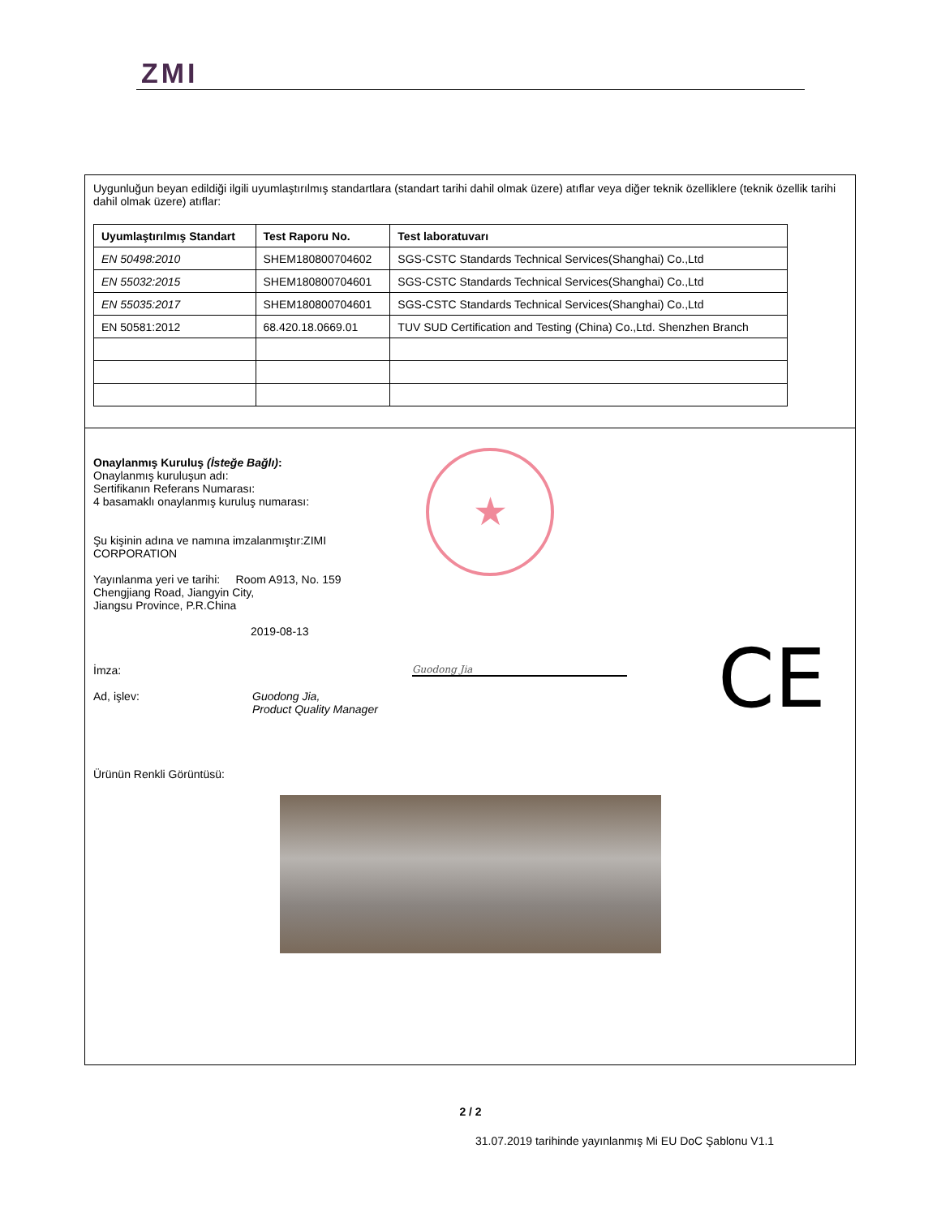ZMI
Uygunluğun beyan edildiği ilgili uyumlaştırılmış standartlara (standart tarihi dahil olmak üzere) atıflar veya diğer teknik özelliklere (teknik özellik tarihi dahil olmak üzere) atıflar:
| Uyumlaştırılmış Standart | Test Raporu No. | Test laboratuvarı |
| --- | --- | --- |
| EN 50498:2010 | SHEM180800704602 | SGS-CSTC Standards Technical Services(Shanghai) Co.,Ltd |
| EN 55032:2015 | SHEM180800704601 | SGS-CSTC Standards Technical Services(Shanghai) Co.,Ltd |
| EN 55035:2017 | SHEM180800704601 | SGS-CSTC Standards Technical Services(Shanghai) Co.,Ltd |
| EN 50581:2012 | 68.420.18.0669.01 | TUV SUD Certification and Testing (China) Co.,Ltd. Shenzhen Branch |
★
CE
Onaylanmış Kuruluş (İsteğe Bağlı):
Onaylanmış kuruluşun adı:
Sertifikanın Referans Numarası:
4 basamaklı onaylanmış kuruluş numarası:
Şu kişinin adına ve namına imzalanmıştır:ZIMI
CORPORATION
Yayınlanma yeri ve tarihi: Room A913, No. 159
Chengjiang Road, Jiangyin City,
Jiangsu Province, P.R.China
2019-08-13
İmza: Guodong Jia
Ad, işlev: Guodong Jia,
Product Quality Manager
Ürünün Renkli Görüntüsü:
2 / 2
31.07.2019 tarihinde yayınlanmış Mi EU DoC Şablonu V1.1